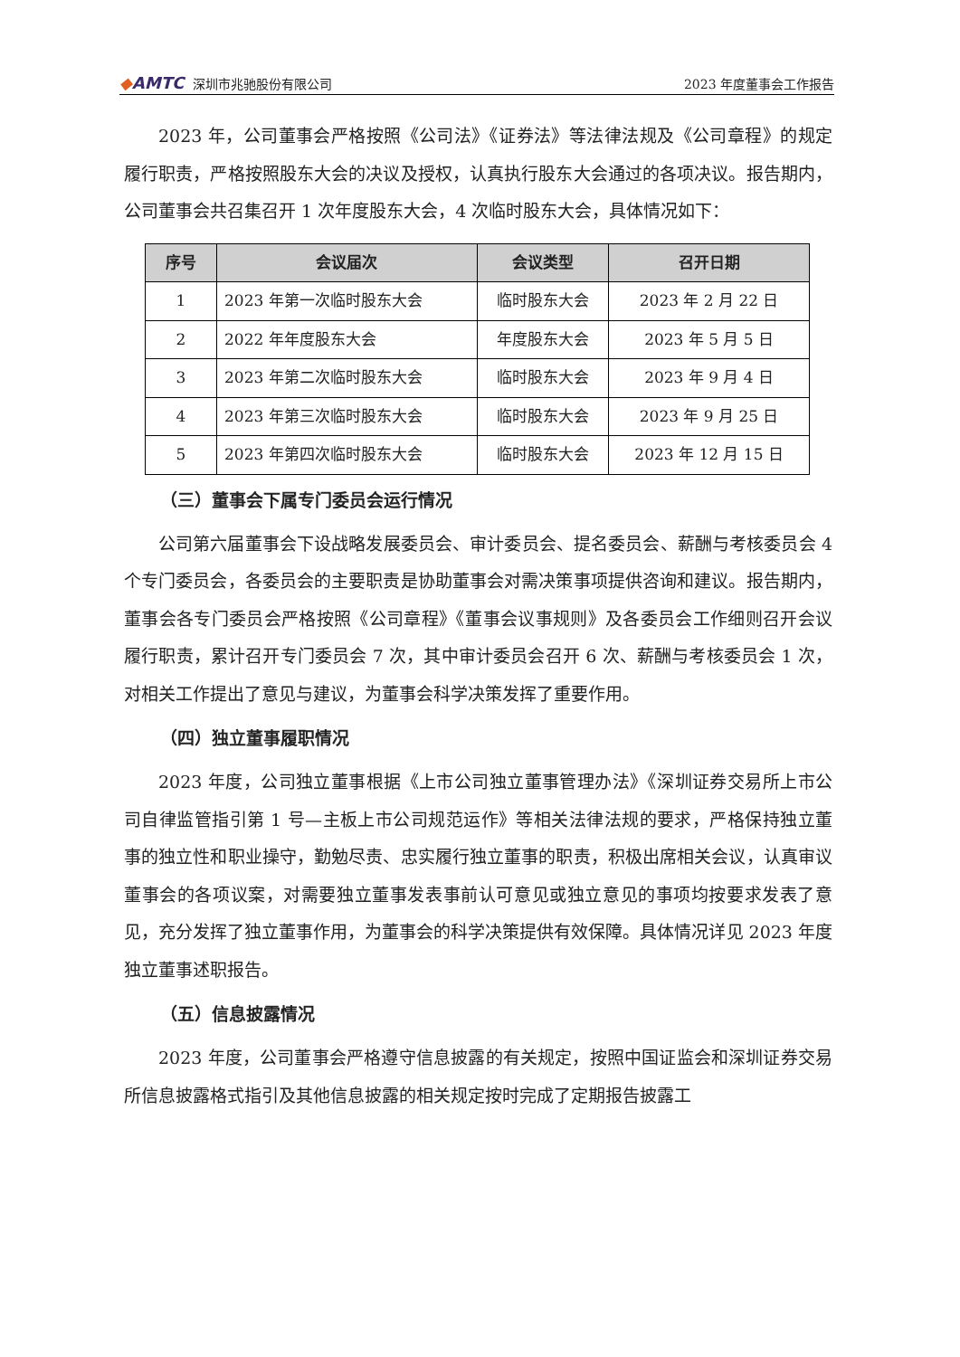◆AMTC 深圳市兆驰股份有限公司
2023 年度董事会工作报告
2023 年，公司董事会严格按照《公司法》《证券法》等法律法规及《公司章程》的规定履行职责，严格按照股东大会的决议及授权，认真执行股东大会通过的各项决议。报告期内，公司董事会共召集召开 1 次年度股东大会，4 次临时股东大会，具体情况如下：
| 序号 | 会议届次 | 会议类型 | 召开日期 |
| --- | --- | --- | --- |
| 1 | 2023 年第一次临时股东大会 | 临时股东大会 | 2023 年 2 月 22 日 |
| 2 | 2022 年年度股东大会 | 年度股东大会 | 2023 年 5 月 5 日 |
| 3 | 2023 年第二次临时股东大会 | 临时股东大会 | 2023 年 9 月 4 日 |
| 4 | 2023 年第三次临时股东大会 | 临时股东大会 | 2023 年 9 月 25 日 |
| 5 | 2023 年第四次临时股东大会 | 临时股东大会 | 2023 年 12 月 15 日 |
（三）董事会下属专门委员会运行情况
公司第六届董事会下设战略发展委员会、审计委员会、提名委员会、薪酬与考核委员会 4 个专门委员会，各委员会的主要职责是协助董事会对需决策事项提供咨询和建议。报告期内，董事会各专门委员会严格按照《公司章程》《董事会议事规则》及各委员会工作细则召开会议履行职责，累计召开专门委员会 7 次，其中审计委员会召开 6 次、薪酬与考核委员会 1 次，对相关工作提出了意见与建议，为董事会科学决策发挥了重要作用。
（四）独立董事履职情况
2023 年度，公司独立董事根据《上市公司独立董事管理办法》《深圳证券交易所上市公司自律监管指引第 1 号—主板上市公司规范运作》等相关法律法规的要求，严格保持独立董事的独立性和职业操守，勤勉尽责、忠实履行独立董事的职责，积极出席相关会议，认真审议董事会的各项议案，对需要独立董事发表事前认可意见或独立意见的事项均按要求发表了意见，充分发挥了独立董事作用，为董事会的科学决策提供有效保障。具体情况详见 2023 年度独立董事述职报告。
（五）信息披露情况
2023 年度，公司董事会严格遵守信息披露的有关规定，按照中国证监会和深圳证券交易所信息披露格式指引及其他信息披露的相关规定按时完成了定期报告披露工